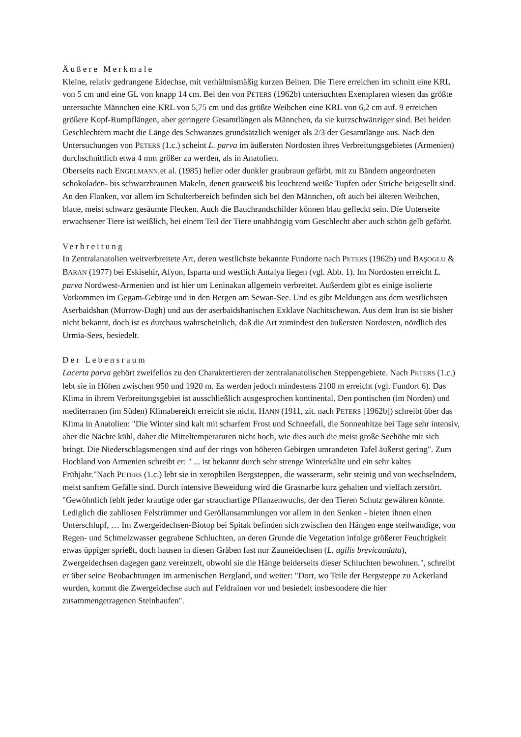Äußere Merkmale
Kleine, relativ gedrungene Eidechse, mit verhältnismäßig kurzen Beinen. Die Tiere erreichen im schnitt eine KRL von 5 cm und eine GL von knapp 14 cm. Bei den von PETERS (1962b) untersuchten Exemplaren wiesen das größte untersuchte Männchen eine KRL von 5,75 cm und das größte Weibchen eine KRL von 6,2 cm auf. 9 erreichen größere Kopf-Rumpflängen, aber geringere Gesamtlängen als Männchen, da sie kurzschwänziger sind. Bei beiden Geschlechtern macht die Länge des Schwanzes grundsätzlich weniger als 2/3 der Gesamtlänge aus. Nach den Untersuchungen von PETERS (1.c.) scheint L. parva im äußersten Nordosten ihres Verbreitungsgebietes (Armenien) durchschnittlich etwa 4 mm größer zu werden, als in Anatolien.
Oberseits nach ENGELMANN.et al. (1985) heller oder dunkler graubraun gefärbt, mit zu Bändern angeordneten schokoladen- bis schwarzbraunen Makeln, denen grauweiß bis leuchtend weiße Tupfen oder Striche beigesellt sind. An den Flanken, vor allem im Schulterbereich befinden sich bei den Männchen, oft auch bei älteren Weibchen, blaue, meist schwarz gesäumte Flecken. Auch die Bauchrandschilder können blau gefleckt sein. Die Unterseite erwachsener Tiere ist weißlich, bei einem Teil der Tiere unabhängig vom Geschlecht aber auch schön gelb gefärbt.
Verbreitung
In Zentralanatolien weitverbreitete Art, deren westlichste bekannte Fundorte nach PETERS (1962b) und BAŞOGLU & BARAN (1977) bei Eskisehir, Afyon, Isparta und westlich Antalya liegen (vgl. Abb. 1). Im Nordosten erreicht L. parva Nordwest-Armenien und ist hier um Leninakan allgemein verbreitet. Außerdem gibt es einige isolierte Vorkommen im Gegam-Gebirge und in den Bergen am Sewan-See. Und es gibt Meldungen aus dem westlichsten Aserbaidshan (Murrow-Dagh) und aus der aserbaidshanischen Exklave Nachitschewan. Aus dem Iran ist sie bisher nicht bekannt, doch ist es durchaus wahrscheinlich, daß die Art zumindest den äußersten Nordosten, nördlich des Urmia-Sees, besiedelt.
Der Lebensraum
Lacerta parva gehört zweifellos zu den Charaktertieren der zentralanatolischen Steppengebiete. Nach PETERS (1.c.) lebt sie in Höhen zwischen 950 und 1920 m. Es werden jedoch mindestens 2100 m erreicht (vgl. Fundort 6). Das Klima in ihrem Verbreitungsgebiet ist ausschließlich ausgesprochen kontinental. Den pontischen (im Norden) und mediterranen (im Süden) Klimabereich erreicht sie nicht. HANN (1911, zit. nach PETERS [1962b]) schreibt über das Klima in Anatolien: "Die Winter sind kalt mit scharfem Frost und Schneefall, die Sonnenhitze bei Tage sehr intensiv, aber die Nächte kühl, daher die Mitteltemperaturen nicht hoch, wie dies auch die meist große Seehöhe mit sich bringt. Die Niederschlagsmengen sind auf der rings von höheren Gebirgen umrandeten Tafel äußerst gering". Zum Hochland von Armenien schreibt er: " ... ist bekannt durch sehr strenge Winterkälte und ein sehr kaltes Frühjahr."Nach PETERS (1.c.) lebt sie in xerophilen Bergsteppen, die wasserarm, sehr steinig und von wechselndem, meist sanftem Gefälle sind. Durch intensive Beweidung wird die Grasnarbe kurz gehalten und vielfach zerstört. "Gewöhnlich fehlt jeder krautige oder gar strauchartige Pflanzenwuchs, der den Tieren Schutz gewähren könnte. Lediglich die zahllosen Felstrümmer und Geröllansammlungen vor allem in den Senken - bieten ihnen einen Unterschlupf, … Im Zwergeidechsen-Biotop bei Spitak befinden sich zwischen den Hängen enge steilwandige, von Regen- und Schmelzwasser gegrabene Schluchten, an deren Grunde die Vegetation infolge größerer Feuchtigkeit etwas üppiger sprießt, doch hausen in diesen Gräben fast nur Zauneidechsen (L. agilis brevicaudata), Zwergeidechsen dagegen ganz vereinzelt, obwohl sie die Hänge beiderseits dieser Schluchten bewohnen.", schreibt er über seine Beobachtungen im armenischen Bergland, und weiter: "Dort, wo Teile der Bergsteppe zu Ackerland wurden, kommt die Zwergeidechse auch auf Feldrainen vor und besiedelt insbesondere die hier zusammengetragenen Steinhaufen".